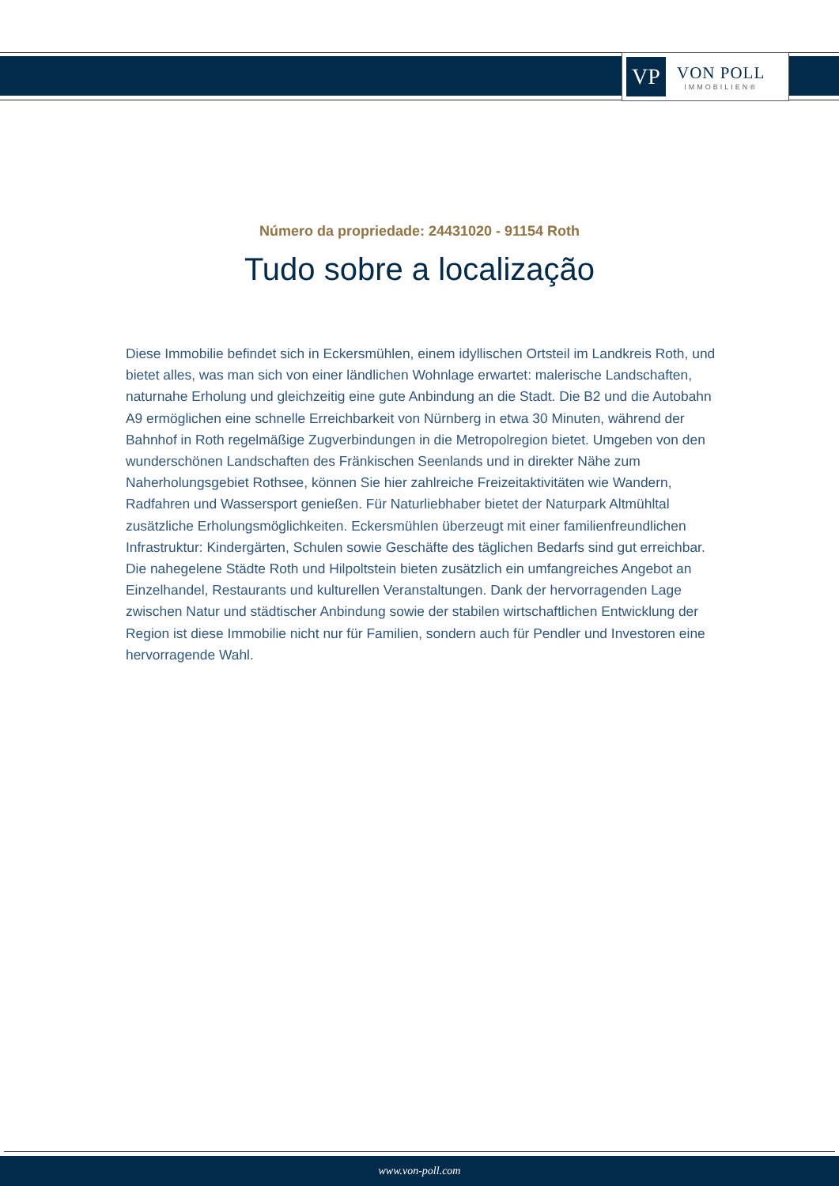VP
VON POLL
IMMOBILIEN®
Número da propriedade: 24431020 - 91154 Roth
Tudo sobre a localização
Diese Immobilie befindet sich in Eckersmühlen, einem idyllischen Ortsteil im Landkreis Roth, und bietet alles, was man sich von einer ländlichen Wohnlage erwartet: malerische Landschaften, naturnahe Erholung und gleichzeitig eine gute Anbindung an die Stadt. Die B2 und die Autobahn A9 ermöglichen eine schnelle Erreichbarkeit von Nürnberg in etwa 30 Minuten, während der Bahnhof in Roth regelmäßige Zugverbindungen in die Metropolregion bietet. Umgeben von den wunderschönen Landschaften des Fränkischen Seenlands und in direkter Nähe zum Naherholungsgebiet Rothsee, können Sie hier zahlreiche Freizeitaktivitäten wie Wandern, Radfahren und Wassersport genießen. Für Naturliebhaber bietet der Naturpark Altmühltal zusätzliche Erholungsmöglichkeiten. Eckersmühlen überzeugt mit einer familienfreundlichen Infrastruktur: Kindergärten, Schulen sowie Geschäfte des täglichen Bedarfs sind gut erreichbar. Die nahegelene Städte Roth und Hilpoltstein bieten zusätzlich ein umfangreiches Angebot an Einzelhandel, Restaurants und kulturellen Veranstaltungen. Dank der hervorragenden Lage zwischen Natur und städtischer Anbindung sowie der stabilen wirtschaftlichen Entwicklung der Region ist diese Immobilie nicht nur für Familien, sondern auch für Pendler und Investoren eine hervorragende Wahl.
www.von-poll.com